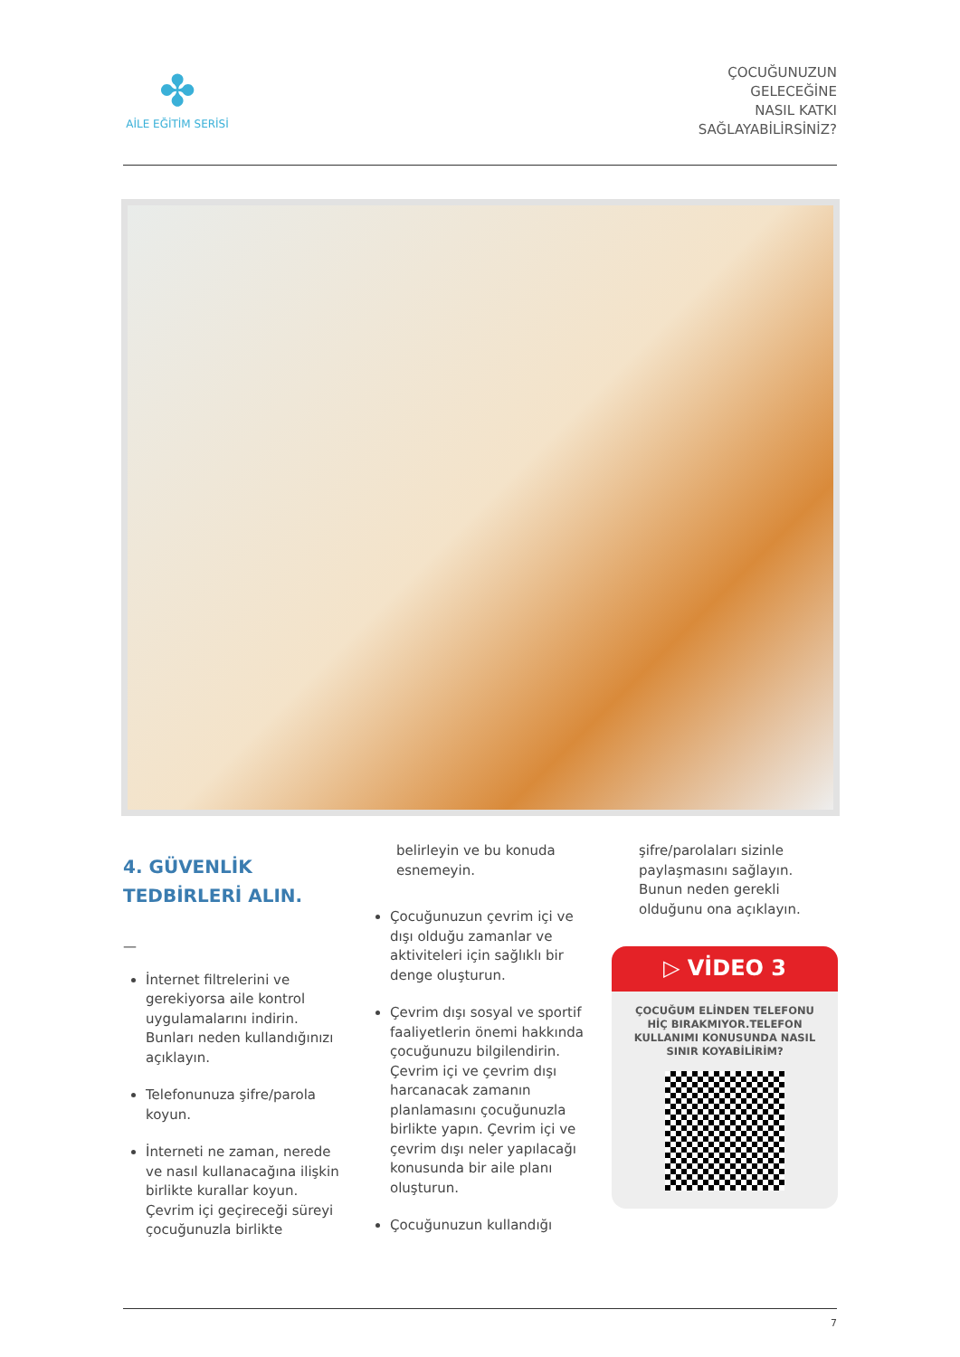✤
AİLE EĞİTİM SERİSİ
ÇOCUĞUNUZUN
GELECEĞİNE
NASIL KATKI
SAĞLAYABİLİRSİNİZ?
4. GÜVENLİK
TEDBİRLERİ ALIN.
—
İnternet filtrelerini ve gerekiyorsa aile kontrol uygulamalarını indirin. Bunları neden kullandığınızı açıklayın.
Telefonunuza şifre/parola koyun.
İnterneti ne zaman, nerede ve nasıl kullanacağına ilişkin birlikte kurallar koyun. Çevrim içi geçireceği süreyi çocuğunuzla birlikte
belirleyin ve bu konuda esnemeyin.
Çocuğunuzun çevrim içi ve dışı olduğu zamanlar ve aktiviteleri için sağlıklı bir denge oluşturun.
Çevrim dışı sosyal ve sportif faaliyetlerin önemi hakkında çocuğunuzu bilgilendirin. Çevrim içi ve çevrim dışı harcanacak zamanın planlamasını çocuğunuzla birlikte yapın. Çevrim içi ve çevrim dışı neler yapılacağı konusunda bir aile planı oluşturun.
Çocuğunuzun kullandığı
şifre/parolaları sizinle paylaşmasını sağlayın. Bunun neden gerekli olduğunu ona açıklayın.
▷ VİDEO 3
ÇOCUĞUM ELİNDEN TELEFONU HİÇ BIRAKMIYOR.TELEFON KULLANIMI KONUSUNDA NASIL SINIR KOYABİLİRİM?
7